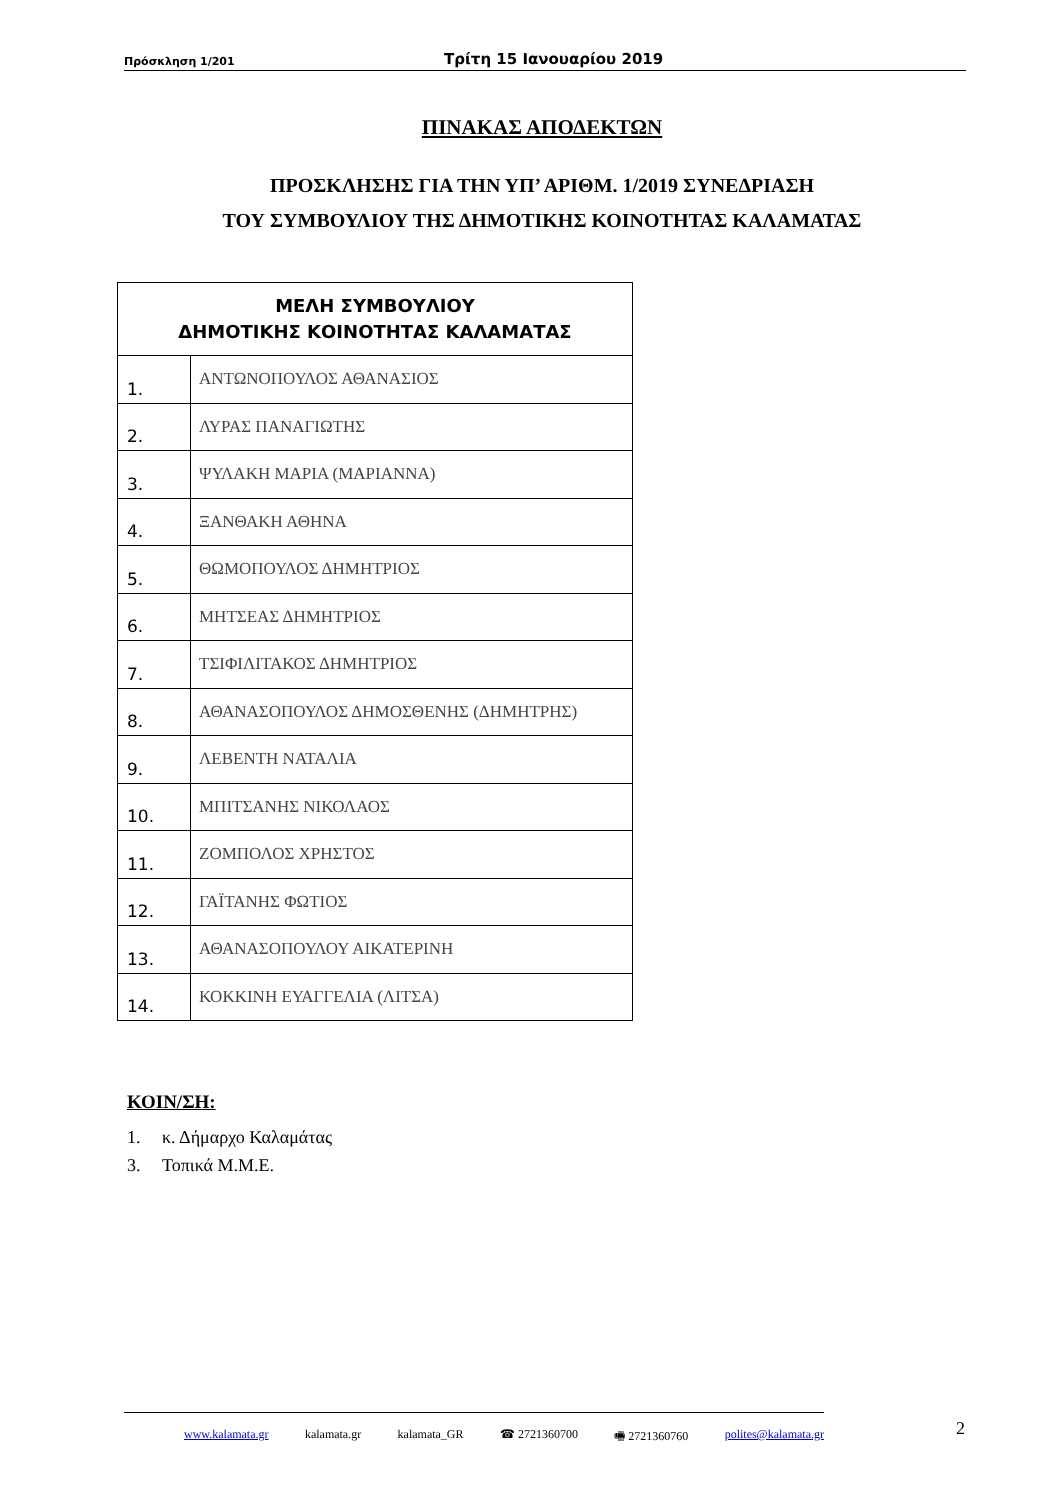Πρόσκληση 1/201 Τρίτη 15 Ιανουαρίου 2019
ΠΙΝΑΚΑΣ ΑΠΟΔΕΚΤΩΝ
ΠΡΟΣΚΛΗΣΗΣ ΓΙΑ ΤΗΝ ΥΠ’ ΑΡΙΘΜ. 1/2019 ΣΥΝΕΔΡΙΑΣΗ
ΤΟΥ ΣΥΜΒΟΥΛΙΟΥ ΤΗΣ ΔΗΜΟΤΙΚΗΣ ΚΟΙΝΟΤΗΤΑΣ ΚΑΛΑΜΑΤΑΣ
| ΜΕΛΗ ΣΥΜΒΟΥΛΙΟΥ ΔΗΜΟΤΙΚΗΣ ΚΟΙΝΟΤΗΤΑΣ ΚΑΛΑΜΑΤΑΣ | |
| --- | --- |
| 1. | ΑΝΤΩΝΟΠΟΥΛΟΣ ΑΘΑΝΑΣΙΟΣ |
| 2. | ΛΥΡΑΣ ΠΑΝΑΓΙΩΤΗΣ |
| 3. | ΨΥΛΑΚΗ ΜΑΡΙΑ (ΜΑΡΙΑΝΝΑ) |
| 4. | ΞΑΝΘΑΚΗ ΑΘΗΝΑ |
| 5. | ΘΩΜΟΠΟΥΛΟΣ ΔΗΜΗΤΡΙΟΣ |
| 6. | ΜΗΤΣΕΑΣ ΔΗΜΗΤΡΙΟΣ |
| 7. | ΤΣΙΦΙΛΙΤΑΚΟΣ ΔΗΜΗΤΡΙΟΣ |
| 8. | ΑΘΑΝΑΣΟΠΟΥΛΟΣ ΔΗΜΟΣΘΕΝΗΣ (ΔΗΜΗΤΡΗΣ) |
| 9. | ΛΕΒΕΝΤΗ ΝΑΤΑΛΙΑ |
| 10. | ΜΠΙΤΣΑΝΗΣ ΝΙΚΟΛΑΟΣ |
| 11. | ΖΟΜΠΟΛΟΣ ΧΡΗΣΤΟΣ |
| 12. | ΓΑΪΤΑΝΗΣ ΦΩΤΙΟΣ |
| 13. | ΑΘΑΝΑΣΟΠΟΥΛΟΥ ΑΙΚΑΤΕΡΙΝΗ |
| 14. | ΚΟΚΚΙΝΗ ΕΥΑΓΓΕΛΙΑ (ΛΙΤΣΑ) |
ΚΟΙΝ/ΣΗ:
1. κ. Δήμαρχο Καλαμάτας
3. Τοπικά Μ.Μ.Ε.
www.kalamata.gr kalamata.gr kalamata_GR ☎ 2721360700 🖷 2721360760 polites@kalamata.gr 2